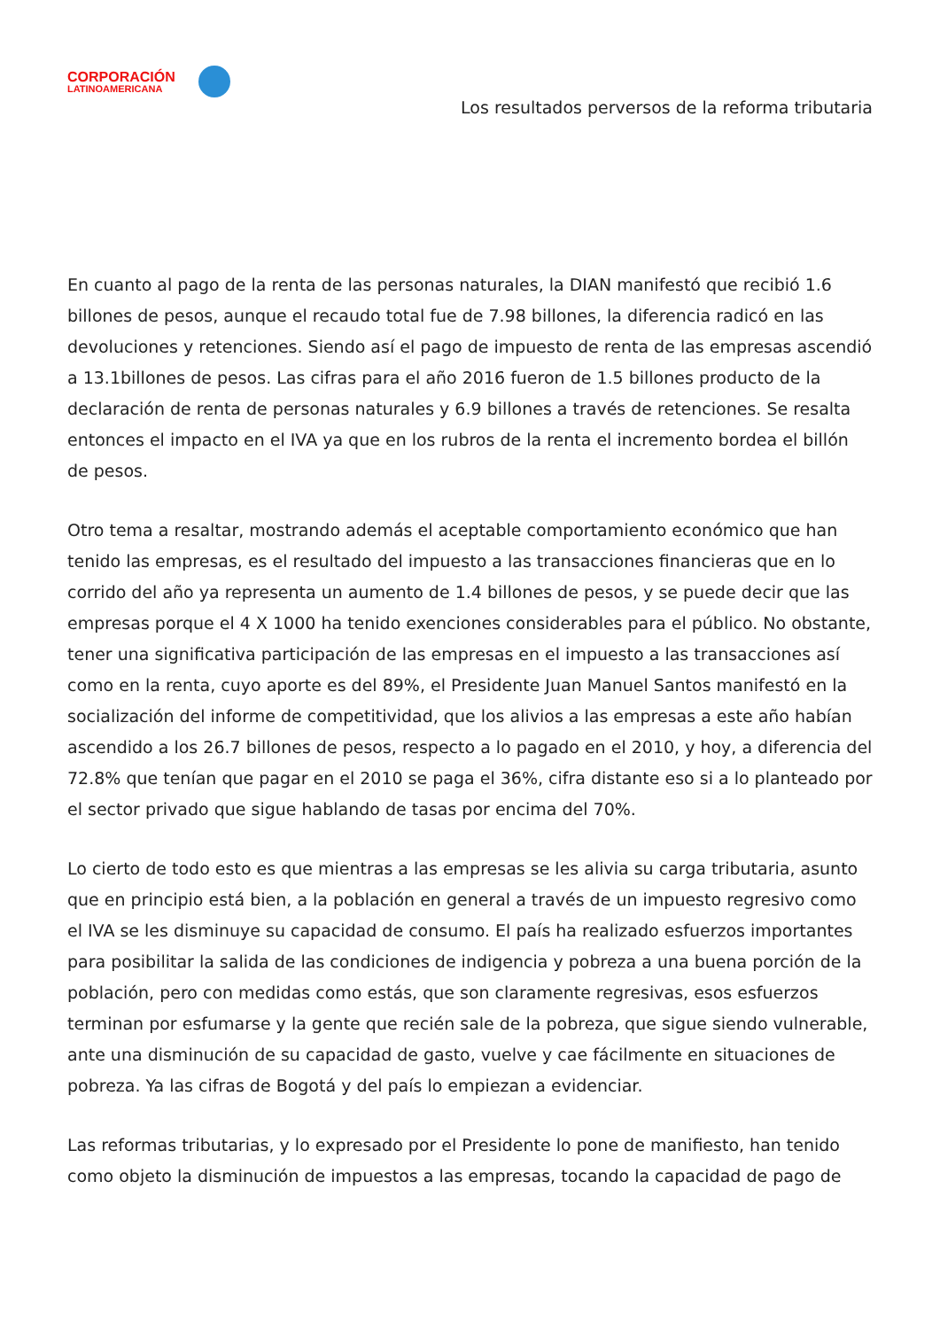CORPORACIÓN
LATINOAMERICANA
Los resultados perversos de la reforma tributaria
En cuanto al pago de la renta de las personas naturales, la DIAN manifestó que recibió 1.6 billones de pesos, aunque el recaudo total fue de 7.98 billones, la diferencia radicó en las devoluciones y retenciones. Siendo así el pago de impuesto de renta de las empresas ascendió a 13.1billones de pesos. Las cifras para el año 2016 fueron de 1.5 billones producto de la declaración de renta de personas naturales y 6.9 billones a través de retenciones. Se resalta entonces el impacto en el IVA ya que en los rubros de la renta el incremento bordea el billón de pesos.
Otro tema a resaltar, mostrando además el aceptable comportamiento económico que han tenido las empresas, es el resultado del impuesto a las transacciones financieras que en lo corrido del año ya representa un aumento de 1.4 billones de pesos, y se puede decir que las empresas porque el 4 X 1000 ha tenido exenciones considerables para el público. No obstante, tener una significativa participación de las empresas en el impuesto a las transacciones así como en la renta, cuyo aporte es del 89%, el Presidente Juan Manuel Santos manifestó en la socialización del informe de competitividad, que los alivios a las empresas a este año habían ascendido a los 26.7 billones de pesos, respecto a lo pagado en el 2010, y hoy, a diferencia del 72.8% que tenían que pagar en el 2010 se paga el 36%, cifra distante eso si a lo planteado por el sector privado que sigue hablando de tasas por encima del 70%.
Lo cierto de todo esto es que mientras a las empresas se les alivia su carga tributaria, asunto que en principio está bien, a la población en general a través de un impuesto regresivo como el IVA se les disminuye su capacidad de consumo. El país ha realizado esfuerzos importantes para posibilitar la salida de las condiciones de indigencia y pobreza a una buena porción de la población, pero con medidas como estás, que son claramente regresivas, esos esfuerzos terminan por esfumarse y la gente que recién sale de la pobreza, que sigue siendo vulnerable, ante una disminución de su capacidad de gasto, vuelve y cae fácilmente en situaciones de pobreza. Ya las cifras de Bogotá y del país lo empiezan a evidenciar.
Las reformas tributarias, y lo expresado por el Presidente lo pone de manifiesto, han tenido como objeto la disminución de impuestos a las empresas, tocando la capacidad de pago de